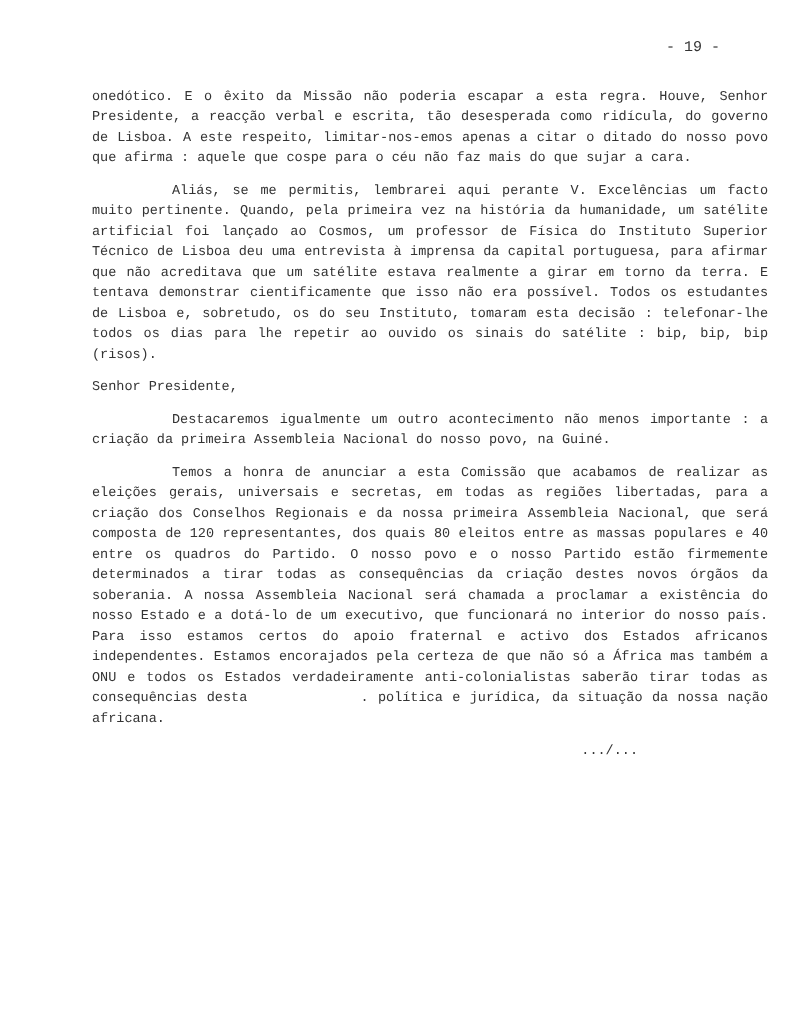- 19 -
onedótico. E o êxito da Missão não poderia escapar a esta regra. Houve, Senhor Presidente, a reacção verbal e escrita, tão desesperada como ridícula, do governo de Lisboa. A este respeito, limitar-nos-emos apenas a citar o ditado do nosso povo que afirma : aquele que cospe para o céu não faz mais do que sujar a cara.
Aliás, se me permitis, lembrarei aqui perante V. Excelências um facto muito pertinente. Quando, pela primeira vez na história da humanidade, um satélite artificial foi lançado ao Cosmos, um professor de Física do Instituto Superior Técnico de Lisboa deu uma entrevista à imprensa da capital portuguesa, para afirmar que não acreditava que um satélite estava realmente a girar em torno da terra. E tentava demonstrar cientificamente que isso não era possível. Todos os estudantes de Lisboa e, sobretudo, os do seu Instituto, tomaram esta decisão : telefonar-lhe todos os dias para lhe repetir ao ouvido os sinais do satélite : bip, bip, bip (risos).
Senhor Presidente,
Destacaremos igualmente um outro acontecimento não menos importante : a criação da primeira Assembleia Nacional do nosso povo, na Guiné.
Temos a honra de anunciar a esta Comissão que acabamos de realizar as eleições gerais, universais e secretas, em todas as regiões libertadas, para a criação dos Conselhos Regionais e da nossa primeira Assembleia Nacional, que será composta de 120 representantes, dos quais 80 eleitos entre as massas populares e 40 entre os quadros do Partido. O nosso povo e o nosso Partido estão firmemente determinados a tirar todas as consequências da criação destes novos órgãos da soberania. A nossa Assembleia Nacional será chamada a proclamar a existência do nosso Estado e a dotá-lo de um executivo, que funcionará no interior do nosso país. Para isso estamos certos do apoio fraternal e activo dos Estados africanos independentes. Estamos encorajados pela certeza de que não só a África mas também a ONU e todos os Estados verdadeiramente anti-colonialistas saberão tirar todas as consequências desta . política e jurídica, da situação da nossa nação africana.
.../...